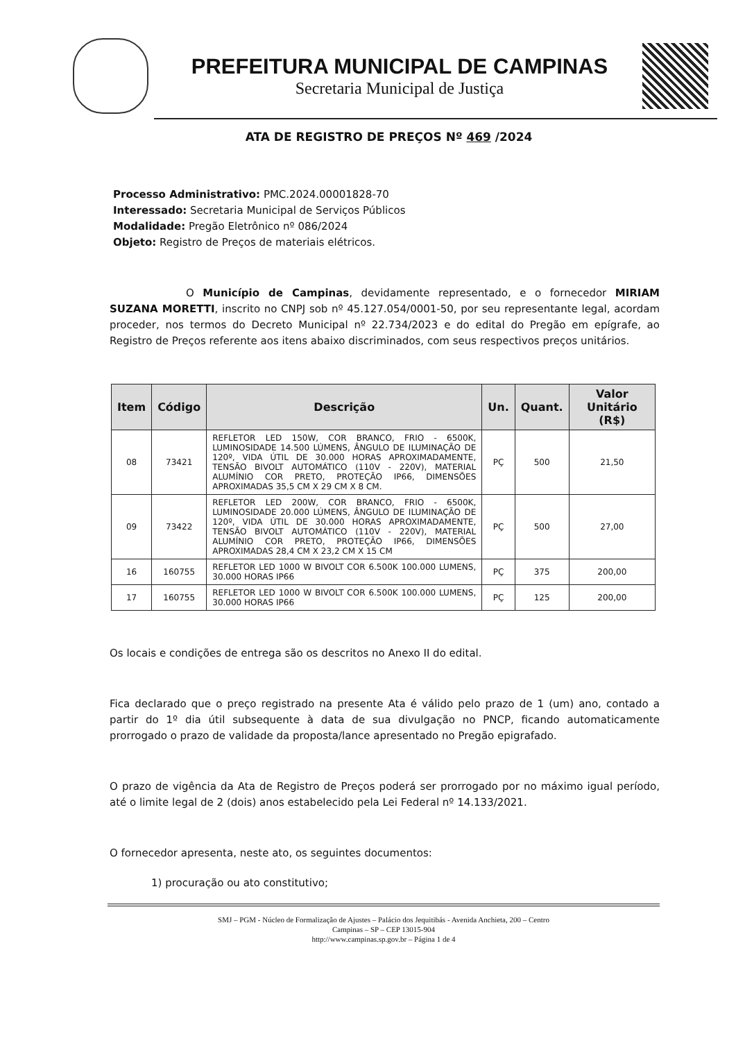PREFEITURA MUNICIPAL DE CAMPINAS
Secretaria Municipal de Justiça
ATA DE REGISTRO DE PREÇOS Nº 469 /2024
Processo Administrativo: PMC.2024.00001828-70
Interessado: Secretaria Municipal de Serviços Públicos
Modalidade: Pregão Eletrônico nº 086/2024
Objeto: Registro de Preços de materiais elétricos.
O Município de Campinas, devidamente representado, e o fornecedor MIRIAM SUZANA MORETTI, inscrito no CNPJ sob nº 45.127.054/0001-50, por seu representante legal, acordam proceder, nos termos do Decreto Municipal nº 22.734/2023 e do edital do Pregão em epígrafe, ao Registro de Preços referente aos itens abaixo discriminados, com seus respectivos preços unitários.
| Item | Código | Descrição | Un. | Quant. | Valor Unitário (R$) |
| --- | --- | --- | --- | --- | --- |
| 08 | 73421 | REFLETOR LED 150W, COR BRANCO, FRIO - 6500K, LUMINOSIDADE 14.500 LÚMENS, ÂNGULO DE ILUMINAÇÃO DE 120º, VIDA ÚTIL DE 30.000 HORAS APROXIMADAMENTE, TENSÃO BIVOLT AUTOMÁTICO (110V - 220V), MATERIAL ALUMÍNIO COR PRETO, PROTEÇÃO IP66, DIMENSÕES APROXIMADAS 35,5 CM X 29 CM X 8 CM. | PÇ | 500 | 21,50 |
| 09 | 73422 | REFLETOR LED 200W, COR BRANCO, FRIO - 6500K, LUMINOSIDADE 20.000 LÚMENS, ÂNGULO DE ILUMINAÇÃO DE 120º, VIDA ÚTIL DE 30.000 HORAS APROXIMADAMENTE, TENSÃO BIVOLT AUTOMÁTICO (110V - 220V), MATERIAL ALUMÍNIO COR PRETO, PROTEÇÃO IP66, DIMENSÕES APROXIMADAS 28,4 CM X 23,2 CM X 15 CM | PÇ | 500 | 27,00 |
| 16 | 160755 | REFLETOR LED 1000 W BIVOLT COR 6.500K 100.000 LUMENS, 30.000 HORAS IP66 | PÇ | 375 | 200,00 |
| 17 | 160755 | REFLETOR LED 1000 W BIVOLT COR 6.500K 100.000 LUMENS, 30.000 HORAS IP66 | PÇ | 125 | 200,00 |
Os locais e condições de entrega são os descritos no Anexo II do edital.
Fica declarado que o preço registrado na presente Ata é válido pelo prazo de 1 (um) ano, contado a partir do 1º dia útil subsequente à data de sua divulgação no PNCP, ficando automaticamente prorrogado o prazo de validade da proposta/lance apresentado no Pregão epigrafado.
O prazo de vigência da Ata de Registro de Preços poderá ser prorrogado por no máximo igual período, até o limite legal de 2 (dois) anos estabelecido pela Lei Federal nº 14.133/2021.
O fornecedor apresenta, neste ato, os seguintes documentos:
1) procuração ou ato constitutivo;
SMJ – PGM - Núcleo de Formalização de Ajustes – Palácio dos Jequitibás - Avenida Anchieta, 200 – Centro
Campinas – SP – CEP 13015-904
http://www.campinas.sp.gov.br – Página 1 de 4